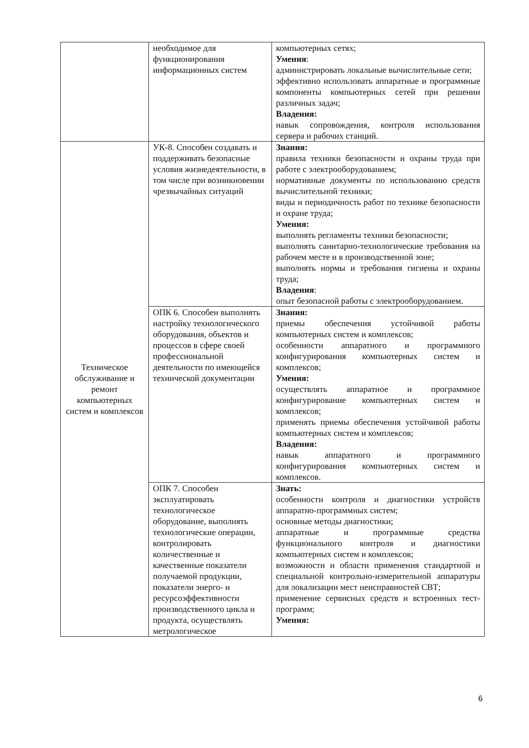| | необходимое для функционирования информационных систем | компьютерных сетях; Умения : администрировать локальные вычислительные сети; эффективно использовать аппаратные и программные компоненты компьютерных сетей при решении различных задач; Владения: навык сопровождения, контроля использования сервера и рабочих станций. |
| Техническое обслуживание и ремонт компьютерных систем и комплексов | УК-8. Способен создавать и поддерживать безопасные условия жизнедеятельности, в том числе при возникновении чрезвычайных ситуаций | Знания: правила техники безопасности и охраны труда при работе с электрооборудованием; нормативные документы по использованию средств вычислительной техники; виды и периодичность работ по технике безопасности и охране труда; Умения: выполнять регламенты техники безопасности; выполнять санитарно-технологические требования на рабочем месте и в производственной зоне; выполнять нормы и требования гигиены и охраны труда; Владения : опыт безопасной работы с электрооборудованием. |
| | ОПК 6. Способен выполнять настройку технологического оборудования, объектов и процессов в сфере своей профессиональной деятельности по имеющейся технической документации | Знания: приемы обеспечения устойчивой работы компьютерных систем и комплексов; особенности аппаратного и программного конфигурирования компьютерных систем и комплексов; Умения: осуществлять аппаратное и программное конфигурирование компьютерных систем и комплексов; применять приемы обеспечения устойчивой работы компьютерных систем и комплексов; Владения: навык аппаратного и программного конфигурирования компьютерных систем и комплексов. |
| | ОПК 7. Способен эксплуатировать технологическое оборудование, выполнять технологические операции, контролировать количественные и качественные показатели получаемой продукции, показатели энерго- и ресурсоэффективности производственного цикла и продукта, осуществлять метрологическое | Знать: особенности контроля и диагностики устройств аппаратно-программных систем; основные методы диагностики; аппаратные и программные средства функционального контроля и диагностики компьютерных систем и комплексов; возможности и области применения стандартной и специальной контрольно-измерительной аппаратуры для локализации мест неисправностей СВТ; применение сервисных средств и встроенных тест-программ; Умения: |
6